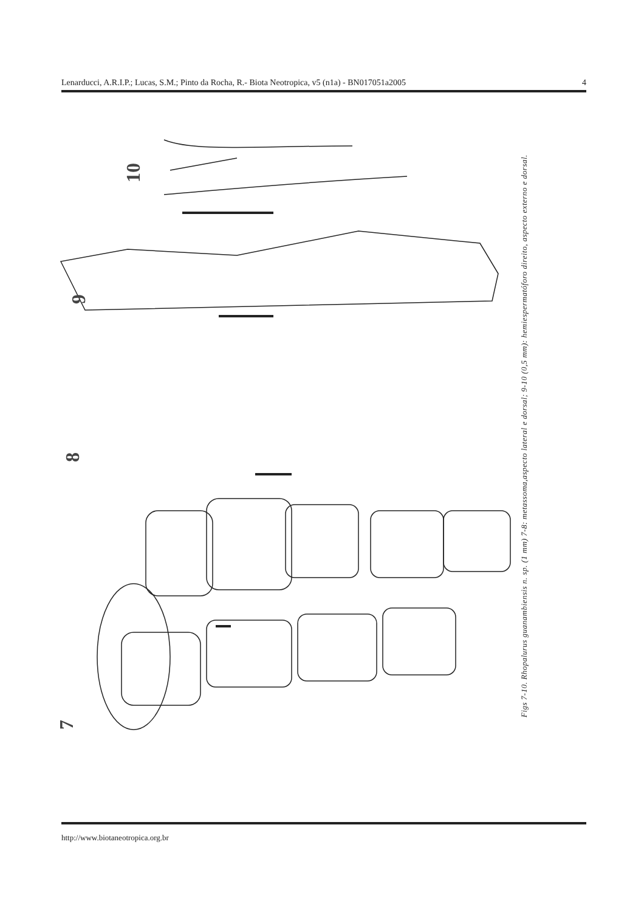Lenarducci, A.R.I.P.; Lucas, S.M.; Pinto da Rocha, R.- Biota Neotropica, v5 (n1a) - BN017051a2005 4
10
9
8
7
Figs 7-10. Rhopalurus guanambiensis n. sp. (1 mm) 7-8: metassoma,aspecto lateral e dorsal; 9-10 (0,5 mm): hemiespermatóforo direito, aspecto externo e dorsal.
http://www.biotaneotropica.org.br